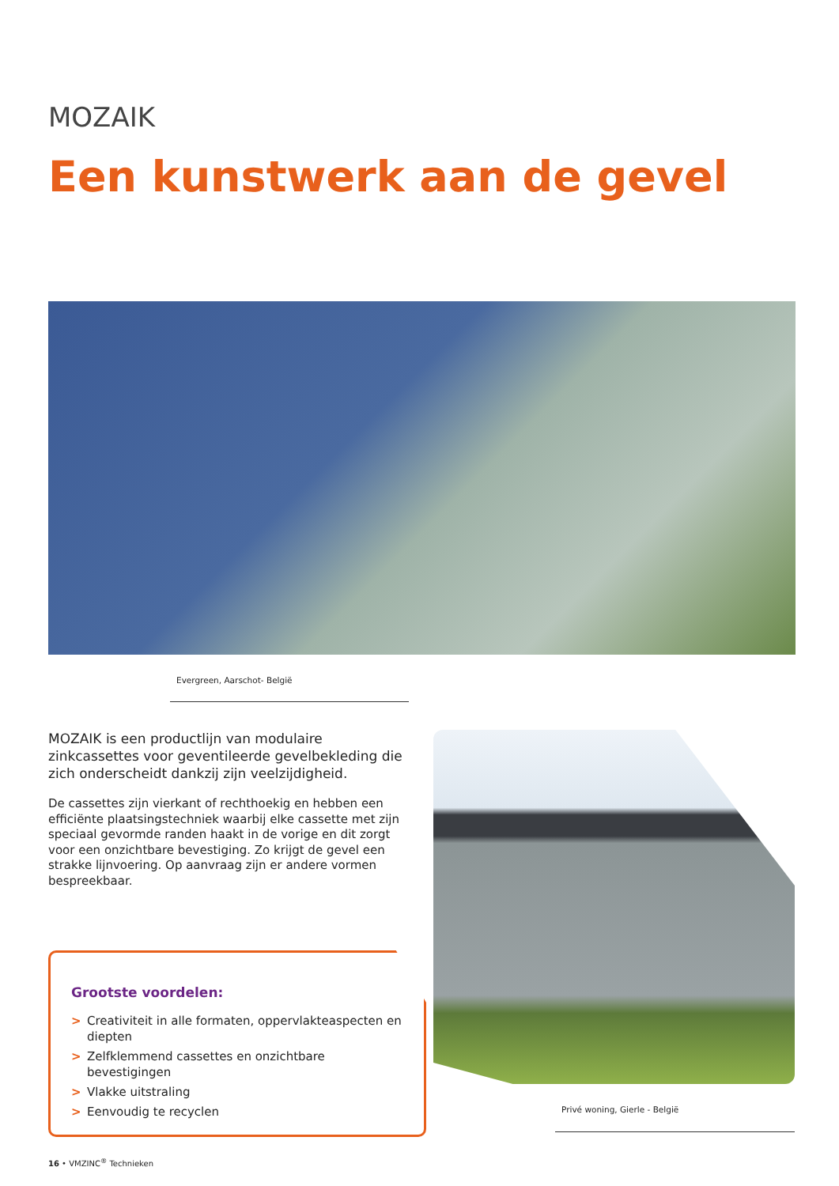MOZAIK
Een kunstwerk aan de gevel
Evergreen, Aarschot- België
MOZAIK is een productlijn van modulaire zinkcassettes voor geventileerde gevelbekleding die zich onderscheidt dankzij zijn veelzijdigheid.
De cassettes zijn vierkant of rechthoekig en hebben een efficiënte plaatsingstechniek waarbij elke cassette met zijn speciaal gevormde randen haakt in de vorige en dit zorgt voor een onzichtbare bevestiging. Zo krijgt de gevel een strakke lijnvoering. Op aanvraag zijn er andere vormen bespreekbaar.
Grootste voordelen:
> Creativiteit in alle formaten, oppervlakteaspecten en diepten
> Zelfklemmend cassettes en onzichtbare bevestigingen
> Vlakke uitstraling
> Eenvoudig te recyclen
Privé woning, Gierle - België
16 • VMZINC<sup>®</sup> Technieken